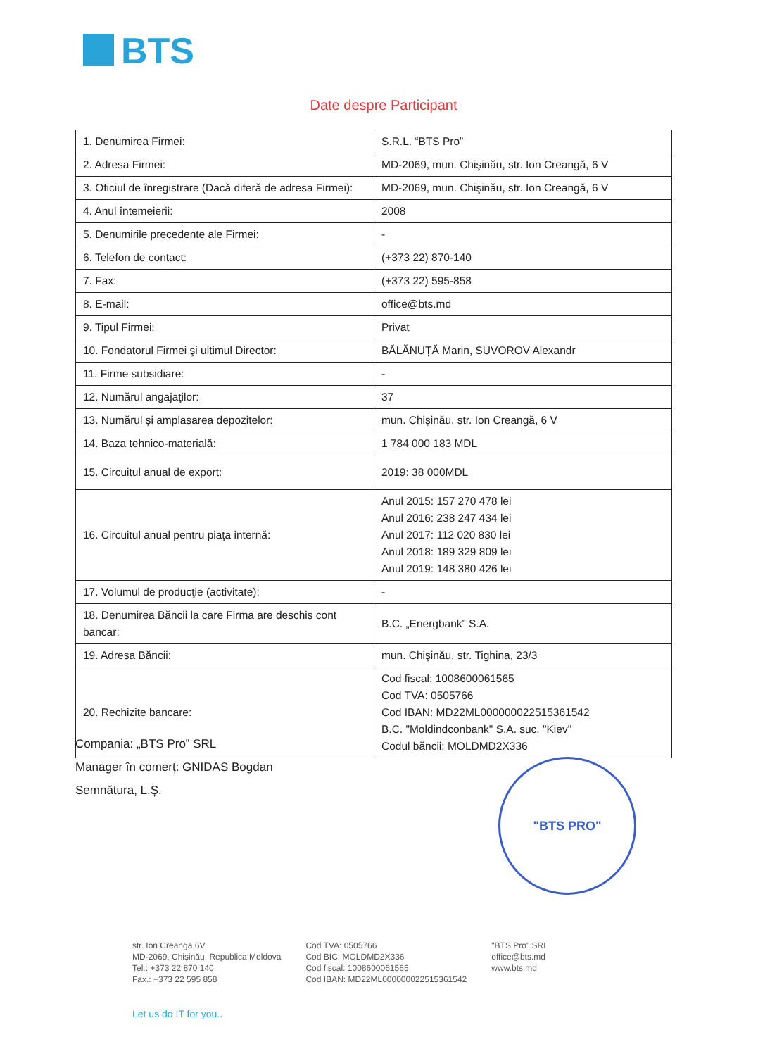BTS
Date despre Participant
| 1. Denumirea Firmei: | S.R.L. “BTS Pro” |
| 2. Adresa Firmei: | MD-2069, mun. Chişinău, str. Ion Creangă, 6 V |
| 3. Oficiul de înregistrare (Dacă diferă de adresa Firmei): | MD-2069, mun. Chişinău, str. Ion Creangă, 6 V |
| 4. Anul întemeierii: | 2008 |
| 5. Denumirile precedente ale Firmei: | - |
| 6. Telefon de contact: | (+373 22) 870-140 |
| 7. Fax: | (+373 22) 595-858 |
| 8. E-mail: | office@bts.md |
| 9. Tipul Firmei: | Privat |
| 10. Fondatorul Firmei şi ultimul Director: | BĂLĂNUȚĂ Marin, SUVOROV Alexandr |
| 11. Firme subsidiare: | - |
| 12. Numărul angajaţilor: | 37 |
| 13. Numărul şi amplasarea depozitelor: | mun. Chișinău, str. Ion Creangă, 6 V |
| 14. Baza tehnico-materială: | 1 784 000 183 MDL |
| 15. Circuitul anual de export: | 2019: 38 000MDL |
| 16. Circuitul anual pentru piaţa internă: | Anul 2015: 157 270 478 lei Anul 2016: 238 247 434 lei Anul 2017: 112 020 830 lei Anul 2018: 189 329 809 lei Anul 2019: 148 380 426 lei |
| 17. Volumul de producţie (activitate): | - |
| 18. Denumirea Băncii la care Firma are deschis cont bancar: | B.C. „Energbank” S.A. |
| 19. Adresa Băncii: | mun. Chişinău, str. Tighina, 23/3 |
| 20. Rechizite bancare: | Cod fiscal: 1008600061565 Cod TVA: 0505766 Cod IBAN: MD22ML000000022515361542 B.C. "Moldindconbank" S.A. suc. "Kiev" Codul băncii: MOLDMD2X336 |
Compania: „BTS Pro” SRL
Manager în comerț: GNIDAS Bogdan
Semnătura, L.Ș.
"BTS PRO"
str. Ion Creangă 6V
MD-2069, Chișinău, Republica Moldova
Tel.: +373 22 870 140
Fax.: +373 22 595 858
Cod TVA: 0505766
Cod BIC: MOLDMD2X336
Cod fiscal: 1008600061565
Cod IBAN: MD22ML000000022515361542
"BTS Pro" SRL
office@bts.md
www.bts.md
Let us do IT for you..